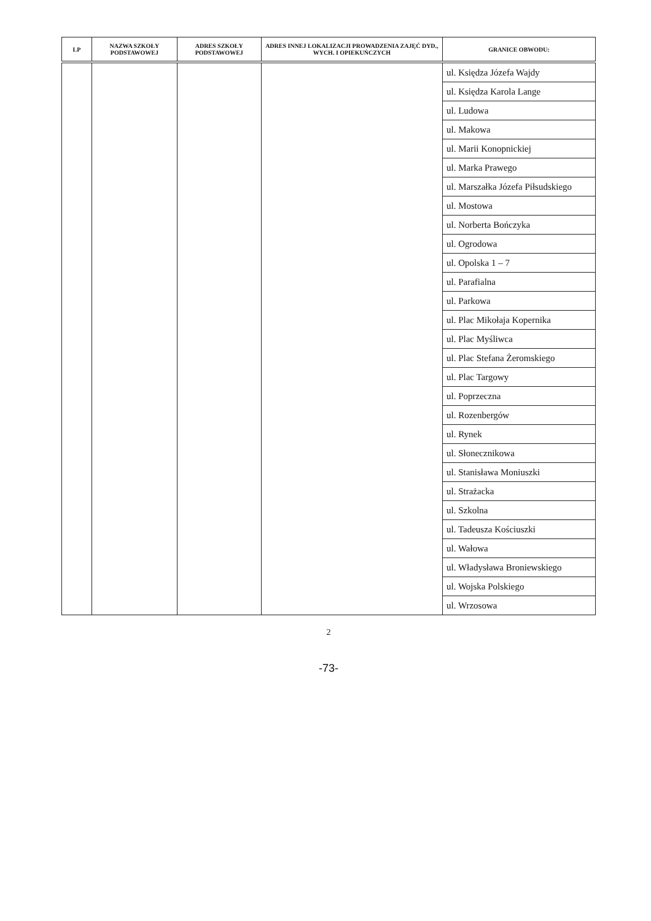| LP | NAZWA SZKOŁY PODSTAWOWEJ | ADRES SZKOŁY PODSTAWOWEJ | ADRES INNEJ LOKALIZACJI PROWADZENIA ZAJĘĆ DYD., WYCH. I OPIEKUŃCZYCH | GRANICE OBWODU: |
| --- | --- | --- | --- | --- |
| | | | | ul. Księdza Józefa Wajdy |
| | | | | ul. Księdza Karola Lange |
| | | | | ul. Ludowa |
| | | | | ul. Makowa |
| | | | | ul. Marii Konopnickiej |
| | | | | ul. Marka Prawego |
| | | | | ul. Marszałka Józefa Piłsudskiego |
| | | | | ul. Mostowa |
| | | | | ul. Norberta Bończyka |
| | | | | ul. Ogrodowa |
| | | | | ul. Opolska 1 – 7 |
| | | | | ul. Parafialna |
| | | | | ul. Parkowa |
| | | | | ul. Plac Mikołaja Kopernika |
| | | | | ul. Plac Myśliwca |
| | | | | ul. Plac Stefana Żeromskiego |
| | | | | ul. Plac Targowy |
| | | | | ul. Poprzeczna |
| | | | | ul. Rozenbergów |
| | | | | ul. Rynek |
| | | | | ul. Słonecznikowa |
| | | | | ul. Stanisława Moniuszki |
| | | | | ul. Strażacka |
| | | | | ul. Szkolna |
| | | | | ul. Tadeusza Kościuszki |
| | | | | ul. Wałowa |
| | | | | ul. Władysława Broniewskiego |
| | | | | ul. Wojska Polskiego |
| | | | | ul. Wrzosowa |
2
-73-